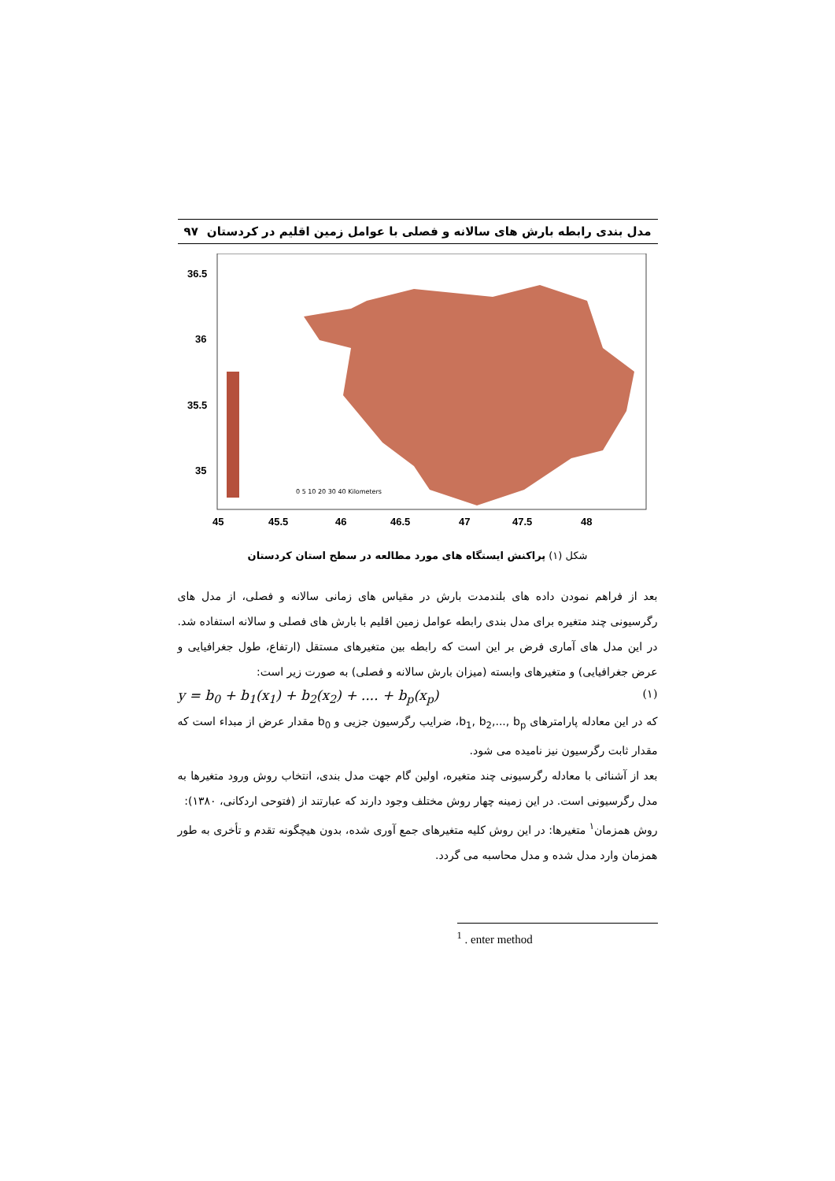مدل بندی رابطه بارش های سالانه و فصلی با عوامل زمین اقلیم در کردستان ۹۷
36.5
36
35.5
35
45
45.5
46
46.5
47
47.5
48
0 5 10 20 30 40 Kilometers
شکل (۱) پراکنش ایستگاه های مورد مطالعه در سطح استان کردستان
بعد از فراهم نمودن داده های بلندمدت بارش در مقیاس های زمانی سالانه و فصلی، از مدل های رگرسیونی چند متغیره برای مدل بندی رابطه عوامل زمین اقلیم با بارش های فصلی و سالانه استفاده شد. در این مدل های آماری فرض بر این است که رابطه بین متغیرهای مستقل (ارتفاع، طول جغرافیایی و عرض جغرافیایی) و متغیرهای وابسته (میزان بارش سالانه و فصلی) به صورت زیر است:
y = b<sub>0</sub> + b<sub>1</sub>(x<sub>1</sub>) + b<sub>2</sub>(x<sub>2</sub>) + .... + b<sub>p</sub>(x<sub>p</sub>) (۱)
که در این معادله پارامترهای b<sub>1</sub>, b<sub>2</sub>,..., b<sub>p</sub>، ضرایب رگرسیون جزیی و b<sub>0</sub> مقدار عرض از مبداء است که مقدار ثابت رگرسیون نیز نامیده می شود.
بعد از آشنائی با معادله رگرسیونی چند متغیره، اولین گام جهت مدل بندی، انتخاب روش ورود متغیرها به مدل رگرسیونی است. در این زمینه چهار روش مختلف وجود دارند که عبارتند از (فتوحی اردکانی، ۱۳۸۰):
روش همزمان<sup>۱</sup> متغیرها: در این روش کلیه متغیرهای جمع آوری شده، بدون هیچگونه تقدم و تأخری به طور همزمان وارد مدل شده و مدل محاسبه می گردد.
<sup>1</sup> . enter method